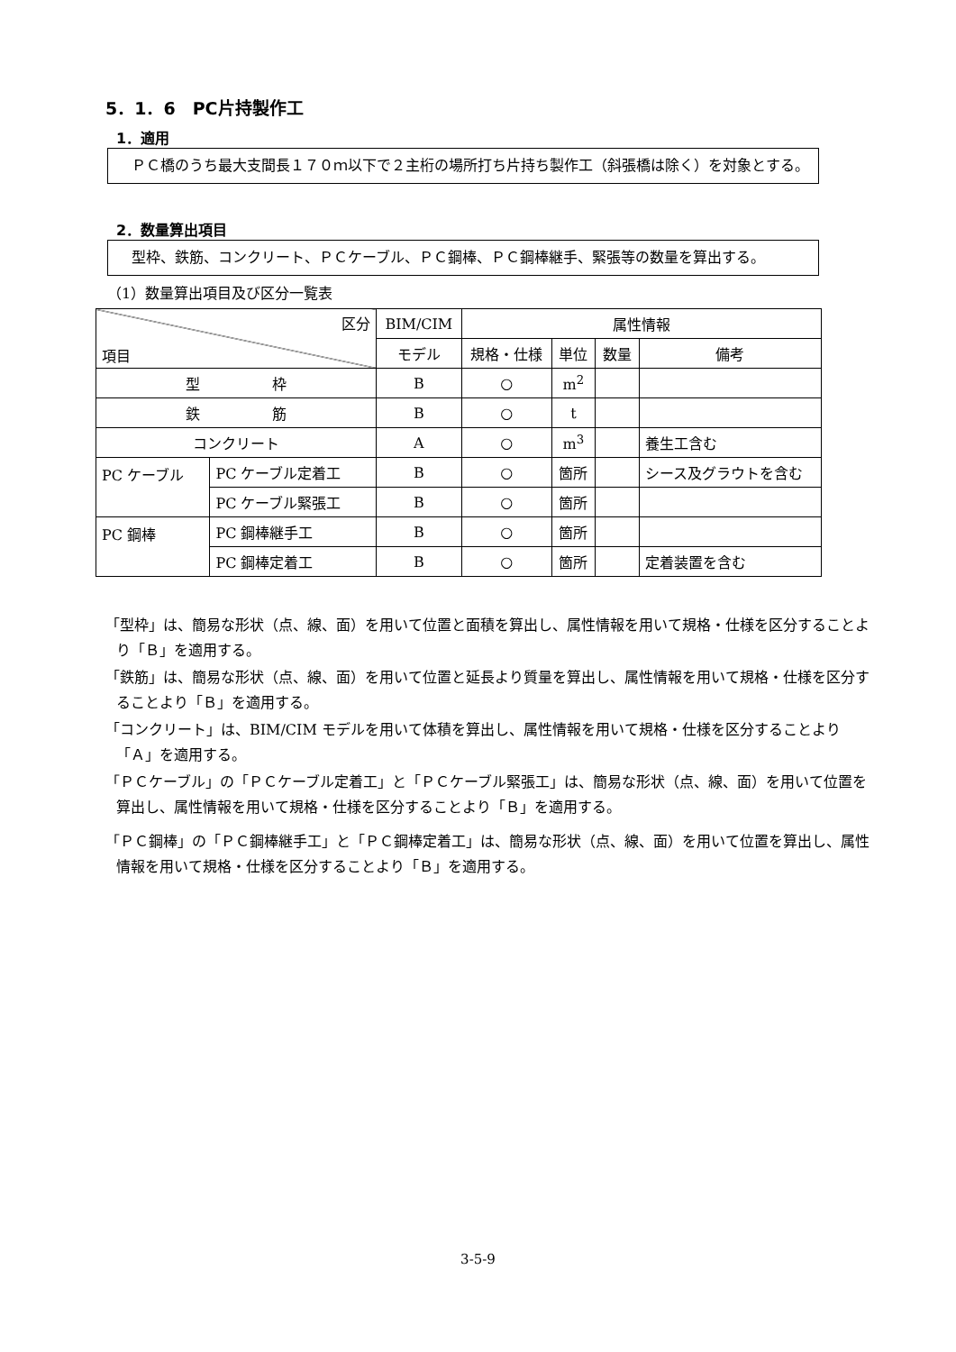5．1．6　PC片持製作工
1．適用
　ＰＣ橋のうち最大支間長１７０ｍ以下で２主桁の場所打ち片持ち製作工（斜張橋は除く）を対象とする。
2．数量算出項目
　型枠、鉄筋、コンクリート、ＰＣケーブル、ＰＣ鋼棒、ＰＣ鋼棒継手、緊張等の数量を算出する。
（1）数量算出項目及び区分一覧表
| 区分 項目 | | BIM/CIM | 属性情報 | | | |
| --- | --- | --- | --- | --- | --- | --- |
| | | モデル | 規格・仕様 | 単位 | 数量 | 備考 |
| 型 枠 | | B | ○ | m<sup>2</sup> | | |
| 鉄 筋 | | B | ○ | t | | |
| コンクリート | | A | ○ | m<sup>3</sup> | | 養生工含む |
| PC ケーブル | PC ケーブル定着工 | B | ○ | 箇所 | | シース及グラウトを含む |
| | PC ケーブル緊張工 | B | ○ | 箇所 | | |
| PC 鋼棒 | PC 鋼棒継手工 | B | ○ | 箇所 | | |
| | PC 鋼棒定着工 | B | ○ | 箇所 | | 定着装置を含む |
「型枠」は、簡易な形状（点、線、面）を用いて位置と面積を算出し、属性情報を用いて規格・仕様を区分することより「Ｂ」を適用する。
「鉄筋」は、簡易な形状（点、線、面）を用いて位置と延長より質量を算出し、属性情報を用いて規格・仕様を区分することより「Ｂ」を適用する。
「コンクリート」は、BIM/CIM モデルを用いて体積を算出し、属性情報を用いて規格・仕様を区分することより「Ａ」を適用する。
「ＰＣケーブル」の「ＰＣケーブル定着工」と「ＰＣケーブル緊張工」は、簡易な形状（点、線、面）を用いて位置を算出し、属性情報を用いて規格・仕様を区分することより「Ｂ」を適用する。
「ＰＣ鋼棒」の「ＰＣ鋼棒継手工」と「ＰＣ鋼棒定着工」は、簡易な形状（点、線、面）を用いて位置を算出し、属性情報を用いて規格・仕様を区分することより「Ｂ」を適用する。
3-5-9